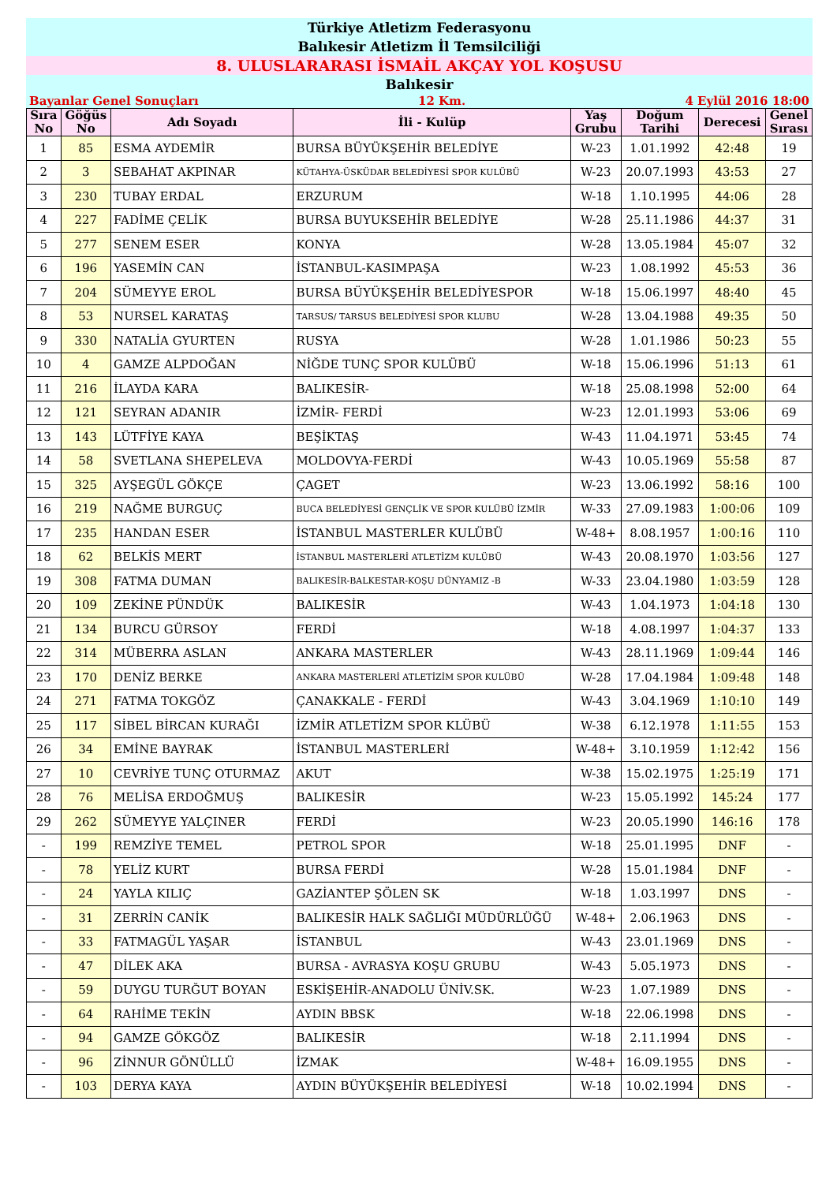Türkiye Atletizm Federasyonu
Balıkesir Atletizm İl Temsilciliği
8. ULUSLARARASI İSMAİL AKÇAY YOL KOŞUSU
Balıkesir
Bayanlar Genel Sonuçları 12 Km. 4 Eylül 2016 18:00
| Sıra No | Göğüs No | Adı Soyadı | İli - Kulüp | Yaş Grubu | Doğum Tarihi | Derecesi | Genel Sırası |
| --- | --- | --- | --- | --- | --- | --- | --- |
| 1 | 85 | ESMA AYDEMİR | BURSA BÜYÜKŞEHİR BELEDİYE | W-23 | 1.01.1992 | 42:48 | 19 |
| 2 | 3 | SEBAHAT AKPINAR | KÜTAHYA-ÜSKÜDAR BELEDİYESİ SPOR KULÜBÜ | W-23 | 20.07.1993 | 43:53 | 27 |
| 3 | 230 | TUBAY ERDAL | ERZURUM | W-18 | 1.10.1995 | 44:06 | 28 |
| 4 | 227 | FADİME ÇELİK | BURSA BUYUKSEHİR BELEDİYE | W-28 | 25.11.1986 | 44:37 | 31 |
| 5 | 277 | SENEM ESER | KONYA | W-28 | 13.05.1984 | 45:07 | 32 |
| 6 | 196 | YASEMİN CAN | İSTANBUL-KASIMPAŞA | W-23 | 1.08.1992 | 45:53 | 36 |
| 7 | 204 | SÜMEYYE EROL | BURSA BÜYÜKŞEHİR BELEDİYESPOR | W-18 | 15.06.1997 | 48:40 | 45 |
| 8 | 53 | NURSEL KARATAŞ | TARSUS/ TARSUS BELEDİYESİ SPOR KLUBU | W-28 | 13.04.1988 | 49:35 | 50 |
| 9 | 330 | NATALİA GYURTEN | RUSYA | W-28 | 1.01.1986 | 50:23 | 55 |
| 10 | 4 | GAMZE ALPDOĞAN | NİĞDE TUNÇ SPOR KULÜBÜ | W-18 | 15.06.1996 | 51:13 | 61 |
| 11 | 216 | İLAYDA KARA | BALIKESİR- | W-18 | 25.08.1998 | 52:00 | 64 |
| 12 | 121 | SEYRAN ADANIR | İZMİR- FERDİ | W-23 | 12.01.1993 | 53:06 | 69 |
| 13 | 143 | LÜTFİYE KAYA | BEŞİKTAŞ | W-43 | 11.04.1971 | 53:45 | 74 |
| 14 | 58 | SVETLANA SHEPELEVA | MOLDOVYA-FERDİ | W-43 | 10.05.1969 | 55:58 | 87 |
| 15 | 325 | AYŞEGÜL GÖKÇE | ÇAGET | W-23 | 13.06.1992 | 58:16 | 100 |
| 16 | 219 | NAĞME BURGUÇ | BUCA BELEDİYESİ GENÇLİK VE SPOR KULÜBÜ İZMİR | W-33 | 27.09.1983 | 1:00:06 | 109 |
| 17 | 235 | HANDAN ESER | İSTANBUL MASTERLER KULÜBÜ | W-48+ | 8.08.1957 | 1:00:16 | 110 |
| 18 | 62 | BELKİS MERT | İSTANBUL MASTERLERİ ATLETİZM KULÜBÜ | W-43 | 20.08.1970 | 1:03:56 | 127 |
| 19 | 308 | FATMA DUMAN | BALIKESİR-BALKESTAR-KOŞU DÜNYAMIZ -B | W-33 | 23.04.1980 | 1:03:59 | 128 |
| 20 | 109 | ZEKİNE PÜNDÜK | BALIKESİR | W-43 | 1.04.1973 | 1:04:18 | 130 |
| 21 | 134 | BURCU GÜRSOY | FERDİ | W-18 | 4.08.1997 | 1:04:37 | 133 |
| 22 | 314 | MÜBERRA ASLAN | ANKARA MASTERLER | W-43 | 28.11.1969 | 1:09:44 | 146 |
| 23 | 170 | DENİZ BERKE | ANKARA MASTERLERİ ATLETİZİM SPOR KULÜBÜ | W-28 | 17.04.1984 | 1:09:48 | 148 |
| 24 | 271 | FATMA TOKGÖZ | ÇANAKKALE - FERDİ | W-43 | 3.04.1969 | 1:10:10 | 149 |
| 25 | 117 | SİBEL BİRCAN KURAĞI | İZMİR ATLETİZM SPOR KLÜBÜ | W-38 | 6.12.1978 | 1:11:55 | 153 |
| 26 | 34 | EMİNE BAYRAK | İSTANBUL MASTERLERİ | W-48+ | 3.10.1959 | 1:12:42 | 156 |
| 27 | 10 | CEVRİYE TUNÇ OTURMAZ | AKUT | W-38 | 15.02.1975 | 1:25:19 | 171 |
| 28 | 76 | MELİSA ERDOĞMUŞ | BALIKESİR | W-23 | 15.05.1992 | 145:24 | 177 |
| 29 | 262 | SÜMEYYE YALÇINER | FERDİ | W-23 | 20.05.1990 | 146:16 | 178 |
| - | 199 | REMZİYE TEMEL | PETROL SPOR | W-18 | 25.01.1995 | DNF | - |
| - | 78 | YELİZ KURT | BURSA FERDİ | W-28 | 15.01.1984 | DNF | - |
| - | 24 | YAYLA KILIÇ | GAZİANTEP ŞÖLEN SK | W-18 | 1.03.1997 | DNS | - |
| - | 31 | ZERRİN CANİK | BALIKESİR HALK SAĞLIĞI MÜDÜRLÜĞÜ | W-48+ | 2.06.1963 | DNS | - |
| - | 33 | FATMAGÜL YAŞAR | İSTANBUL | W-43 | 23.01.1969 | DNS | - |
| - | 47 | DİLEK AKA | BURSA - AVRASYA KOŞU GRUBU | W-43 | 5.05.1973 | DNS | - |
| - | 59 | DUYGU TURĞUT BOYAN | ESKİŞEHİR-ANADOLU ÜNİV.SK. | W-23 | 1.07.1989 | DNS | - |
| - | 64 | RAHİME TEKİN | AYDIN BBSK | W-18 | 22.06.1998 | DNS | - |
| - | 94 | GAMZE GÖKGÖZ | BALIKESİR | W-18 | 2.11.1994 | DNS | - |
| - | 96 | ZİNNUR GÖNÜLLÜ | İZMAK | W-48+ | 16.09.1955 | DNS | - |
| - | 103 | DERYA KAYA | AYDIN BÜYÜKŞEHİR BELEDİYESİ | W-18 | 10.02.1994 | DNS | - |